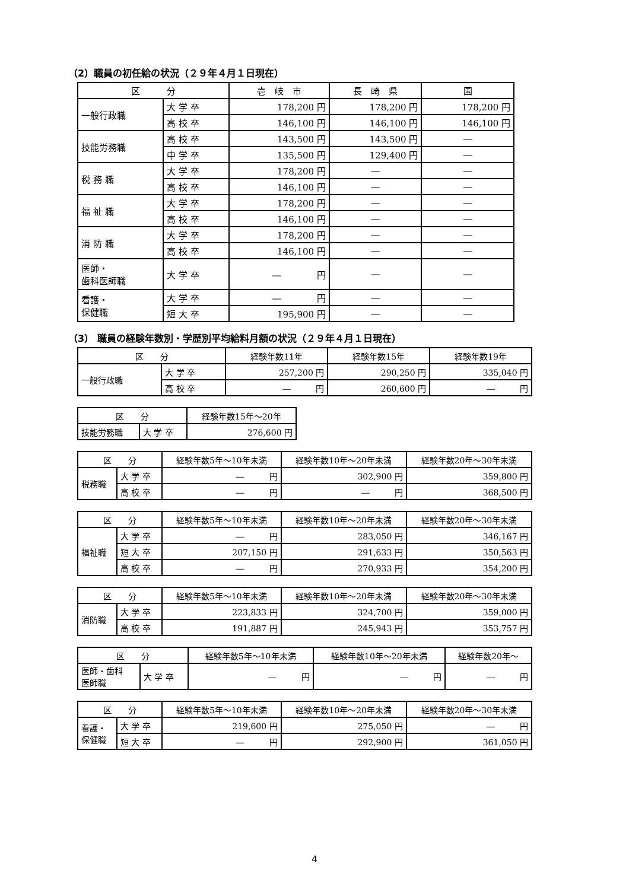（2）職員の初任給の状況（２９年４月１日現在）
| 区 分 | | 壱 岐 市 | 長 崎 県 | 国 |
| --- | --- | --- | --- | --- |
| 一般行政職 | 大 学 卒 | 178,200 円 | 178,200 円 | 178,200 円 |
| | 高 校 卒 | 146,100 円 | 146,100 円 | 146,100 円 |
| 技能労務職 | 高 校 卒 | 143,500 円 | 143,500 円 | ― |
| | 中 学 卒 | 135,500 円 | 129,400 円 | ― |
| 税 務 職 | 大 学 卒 | 178,200 円 | ― | ― |
| | 高 校 卒 | 146,100 円 | ― | ― |
| 福 祉 職 | 大 学 卒 | 178,200 円 | ― | ― |
| | 高 校 卒 | 146,100 円 | ― | ― |
| 消 防 職 | 大 学 卒 | 178,200 円 | ― | ― |
| | 高 校 卒 | 146,100 円 | ― | ― |
| 医師・ 歯科医師職 | 大 学 卒 | ― 円 | ― | ― |
| 看護・ 保健職 | 大 学 卒 | ― 円 | ― | ― |
| | 短 大 卒 | 195,900 円 | ― | ― |
（3） 職員の経験年数別・学歴別平均給料月額の状況（２９年４月１日現在）
| 区 分 | | 経験年数11年 | 経験年数15年 | 経験年数19年 |
| --- | --- | --- | --- | --- |
| 一般行政職 | 大 学 卒 | 257,200 円 | 290,250 円 | 335,040 円 |
| | 高 校 卒 | ― 円 | 260,600 円 | ― 円 |
| 区 分 | | 経験年数15年～20年 |
| --- | --- | --- |
| 技能労務職 | 大 学 卒 | 276,600 円 |
| 区 分 | | 経験年数5年～10年未満 | 経験年数10年～20年未満 | 経験年数20年～30年未満 |
| --- | --- | --- | --- | --- |
| 税務職 | 大 学 卒 | ― 円 | 302,900 円 | 359,800 円 |
| | 高 校 卒 | ― 円 | ― 円 | 368,500 円 |
| 区 分 | | 経験年数5年～10年未満 | 経験年数10年～20年未満 | 経験年数20年～30年未満 |
| --- | --- | --- | --- | --- |
| 福祉職 | 大 学 卒 | ― 円 | 283,050 円 | 346,167 円 |
| | 短 大 卒 | 207,150 円 | 291,633 円 | 350,563 円 |
| | 高 校 卒 | ― 円 | 270,933 円 | 354,200 円 |
| 区 分 | | 経験年数5年～10年未満 | 経験年数10年～20年未満 | 経験年数20年～30年未満 |
| --- | --- | --- | --- | --- |
| 消防職 | 大 学 卒 | 223,833 円 | 324,700 円 | 359,000 円 |
| | 高 校 卒 | 191,887 円 | 245,943 円 | 353,757 円 |
| 区 分 | | 経験年数5年～10年未満 | 経験年数10年～20年未満 | 経験年数20年～ |
| --- | --- | --- | --- | --- |
| 医師・歯科 医師職 | 大 学 卒 | ― 円 | ― 円 | ― 円 |
| 区 分 | | 経験年数5年～10年未満 | 経験年数10年～20年未満 | 経験年数20年～30年未満 |
| --- | --- | --- | --- | --- |
| 看護・ 保健職 | 大 学 卒 | 219,600 円 | 275,050 円 | ― 円 |
| | 短 大 卒 | ― 円 | 292,900 円 | 361,050 円 |
4